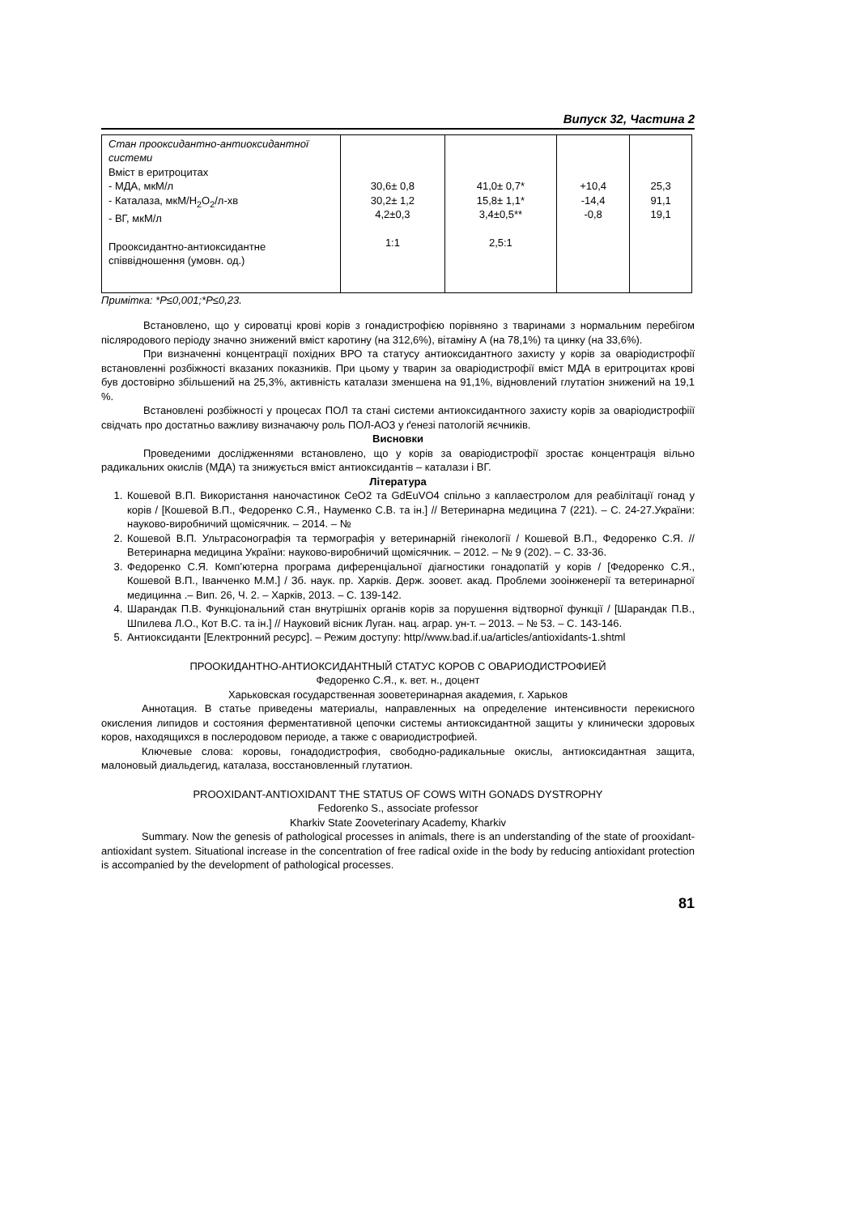Випуск 32, Частина 2
| Стан прооксидантно-антиоксидантної системи Вміст в еритроцитах - МДА, мкМ/л - Каталаза, мкМ/Н<sub>2</sub>О<sub>2</sub>/л-хв - ВГ, мкМ/л Прооксидантно-антиоксидантне співвідношення (умовн. од.) | 30,6± 0,8 30,2± 1,2 4,2±0,3 1:1 | 41,0± 0,7* 15,8± 1,1* 3,4±0,5** 2,5:1 | +10,4 -14,4 -0,8 | 25,3 91,1 19,1 |
Примітка: *Р≤0,001;*Р≤0,23.
Встановлено, що у сироватці крові корів з гонадистрофією порівняно з тваринами з нормальним перебігом післяродового періоду значно знижений вміст каротину (на 312,6%), вітаміну А (на 78,1%) та цинку (на 33,6%).
При визначенні концентрації похідних ВРО та статусу антиоксидантного захисту у корів за оваріодистрофії встановленні розбіжності вказаних показників. При цьому у тварин за оваріодистрофії вміст МДА в еритроцитах крові був достовірно збільшений на 25,3%, активність каталази зменшена на 91,1%, відновлений глутатіон знижений на 19,1 %.
Встановлені розбіжності у процесах ПОЛ та стані системи антиоксидантного захисту корів за оваріодистрофіії свідчать про достатньо важливу визначаючу роль ПОЛ-АОЗ у ґенезі патологій яєчників.
Висновки
Проведеними дослідженнями встановлено, що у корів за оваріодистрофії зростає концентрація вільно радикальних окислів (МДА) та знижується вміст антиоксидантів – каталази і ВГ.
Література
1. Кошевой В.П. Використання наночастинок CeO2 та GdEuVO4 спільно з каплаестролом для реабілітації гонад у корів / [Кошевой В.П., Федоренко С.Я., Науменко С.В. та ін.] // Ветеринарна медицина 7 (221). – С. 24-27.України: науково-виробничий щомісячник. – 2014. – №
2. Кошевой В.П. Ультрасонографія та термографія у ветеринарній гінекології / Кошевой В.П., Федоренко С.Я. // Ветеринарна медицина України: науково-виробничий щомісячник. – 2012. – № 9 (202). – С. 33-36.
3. Федоренко С.Я. Комп’ютерна програма диференціальної діагностики гонадопатій у корів / [Федоренко С.Я., Кошевой В.П., Іванченко М.М.] / Зб. наук. пр. Харків. Держ. зоовет. акад. Проблеми зооінженерії та ветеринарної медицинна .– Вип. 26, Ч. 2. – Харків, 2013. – С. 139-142.
4. Шарандак П.В. Функціональний стан внутрішніх органів корів за порушення відтворної функції / [Шарандак П.В., Шпилева Л.О., Кот В.С. та ін.] // Науковий вісник Луган. нац. аграр. ун-т. – 2013. – № 53. – С. 143-146.
5. Антиоксиданти [Електронний ресурс]. – Режим доступу: http//www.bad.if.ua/articles/antioxidants-1.shtml
ПРООКИДАНТНО-АНТИОКСИДАНТНЫЙ СТАТУС КОРОВ С ОВАРИОДИСТРОФИЕЙ
Федоренко С.Я., к. вет. н., доцент
Харьковская государственная зооветеринарная академия, г. Харьков
Аннотация. В статье приведены материалы, направленных на определение интенсивности перекисного окисления липидов и состояния ферментативной цепочки системы антиоксидантной защиты у клинически здоровых коров, находящихся в послеродовом периоде, а также с овариодистрофией.
Ключевые слова: коровы, гонадодистрофия, свободно-радикальные окислы, антиоксидантная защита, малоновый диальдегид, каталаза, восстановленный глутатион.
PROOXIDANT-ANTIOXIDANT THE STATUS OF COWS WITH GONADS DYSTROPHY
Fedorenko S., associate professor
Kharkiv State Zooveterinary Academy, Kharkiv
Summary. Now the genesis of pathological processes in animals, there is an understanding of the state of prooxidant-antioxidant system. Situational increase in the concentration of free radical oxide in the body by reducing antioxidant protection is accompanied by the development of pathological processes.
81